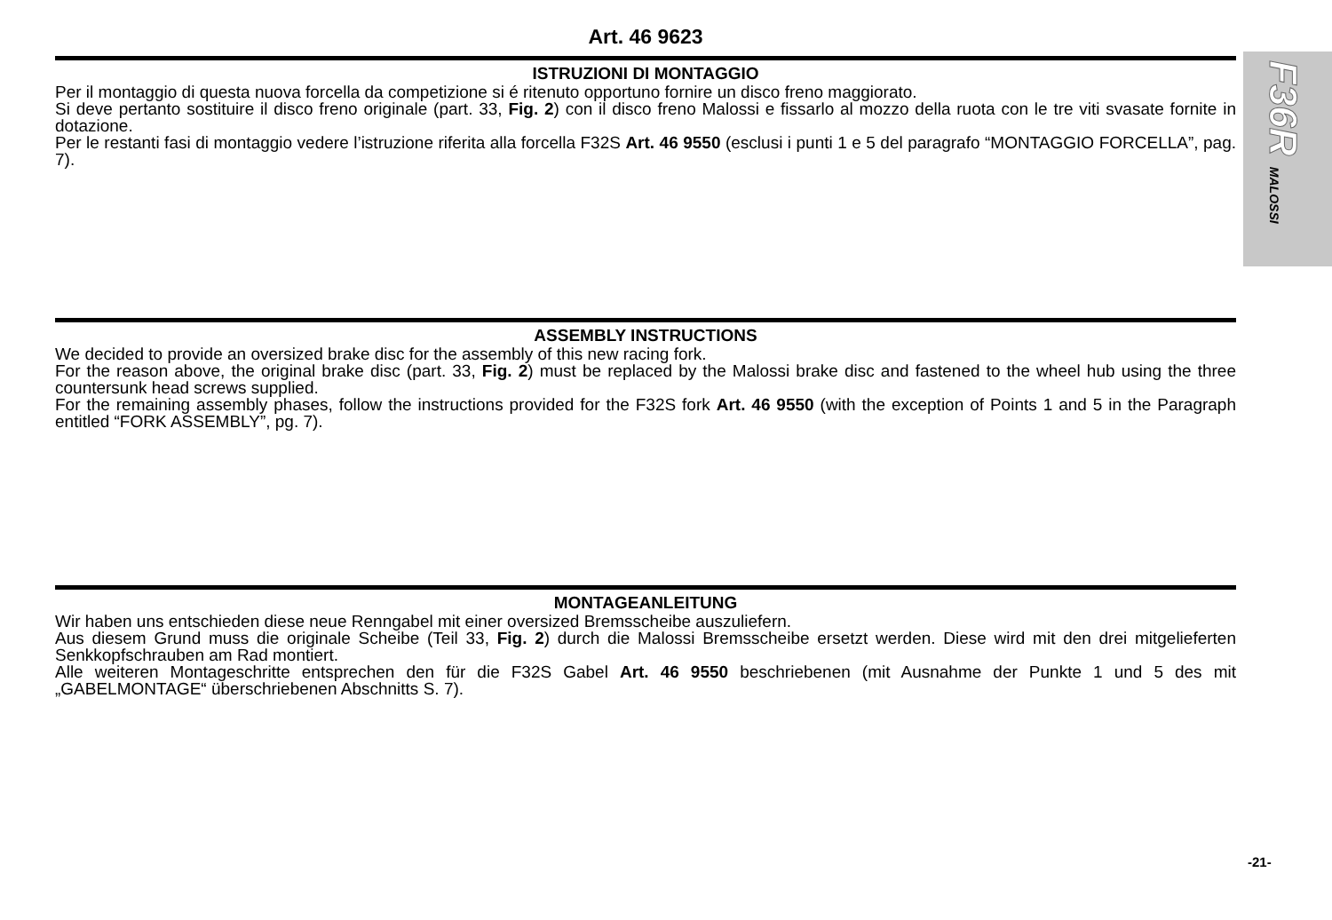F36R MALOSSI
Art. 46 9623
ISTRUZIONI DI MONTAGGIO
Per il montaggio di questa nuova forcella da competizione si é ritenuto opportuno fornire un disco freno maggiorato.
Si deve pertanto sostituire il disco freno originale (part. 33, Fig. 2) con il disco freno Malossi e fissarlo al mozzo della ruota con le tre viti svasate fornite in dotazione.
Per le restanti fasi di montaggio vedere l’istruzione riferita alla forcella F32S Art. 46 9550 (esclusi i punti 1 e 5 del paragrafo “MONTAGGIO FORCELLA”, pag. 7).
ASSEMBLY INSTRUCTIONS
We decided to provide an oversized brake disc for the assembly of this new racing fork.
For the reason above, the original brake disc (part. 33, Fig. 2) must be replaced by the Malossi brake disc and fastened to the wheel hub using the three countersunk head screws supplied.
For the remaining assembly phases, follow the instructions provided for the F32S fork Art. 46 9550 (with the exception of Points 1 and 5 in the Paragraph entitled “FORK ASSEMBLY”, pg. 7).
MONTAGEANLEITUNG
Wir haben uns entschieden diese neue Renngabel mit einer oversized Bremsscheibe auszuliefern.
Aus diesem Grund muss die originale Scheibe (Teil 33, Fig. 2) durch die Malossi Bremsscheibe ersetzt werden. Diese wird mit den drei mitgelieferten Senkkopfschrauben am Rad montiert.
Alle weiteren Montageschritte entsprechen den für die F32S Gabel Art. 46 9550 beschriebenen (mit Ausnahme der Punkte 1 und 5 des mit „GABELMONTAGE“ überschriebenen Abschnitts S. 7).
-21-